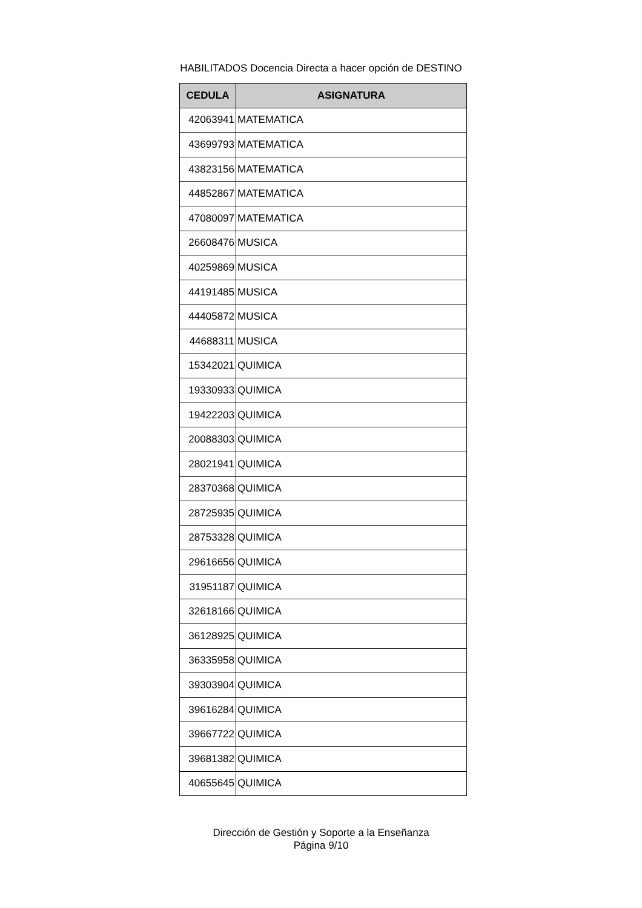HABILITADOS Docencia Directa a hacer opción de DESTINO
| CEDULA | ASIGNATURA |
| --- | --- |
| 42063941 | MATEMATICA |
| 43699793 | MATEMATICA |
| 43823156 | MATEMATICA |
| 44852867 | MATEMATICA |
| 47080097 | MATEMATICA |
| 26608476 | MUSICA |
| 40259869 | MUSICA |
| 44191485 | MUSICA |
| 44405872 | MUSICA |
| 44688311 | MUSICA |
| 15342021 | QUIMICA |
| 19330933 | QUIMICA |
| 19422203 | QUIMICA |
| 20088303 | QUIMICA |
| 28021941 | QUIMICA |
| 28370368 | QUIMICA |
| 28725935 | QUIMICA |
| 28753328 | QUIMICA |
| 29616656 | QUIMICA |
| 31951187 | QUIMICA |
| 32618166 | QUIMICA |
| 36128925 | QUIMICA |
| 36335958 | QUIMICA |
| 39303904 | QUIMICA |
| 39616284 | QUIMICA |
| 39667722 | QUIMICA |
| 39681382 | QUIMICA |
| 40655645 | QUIMICA |
Dirección de Gestión y Soporte a la Enseñanza
Página 9/10